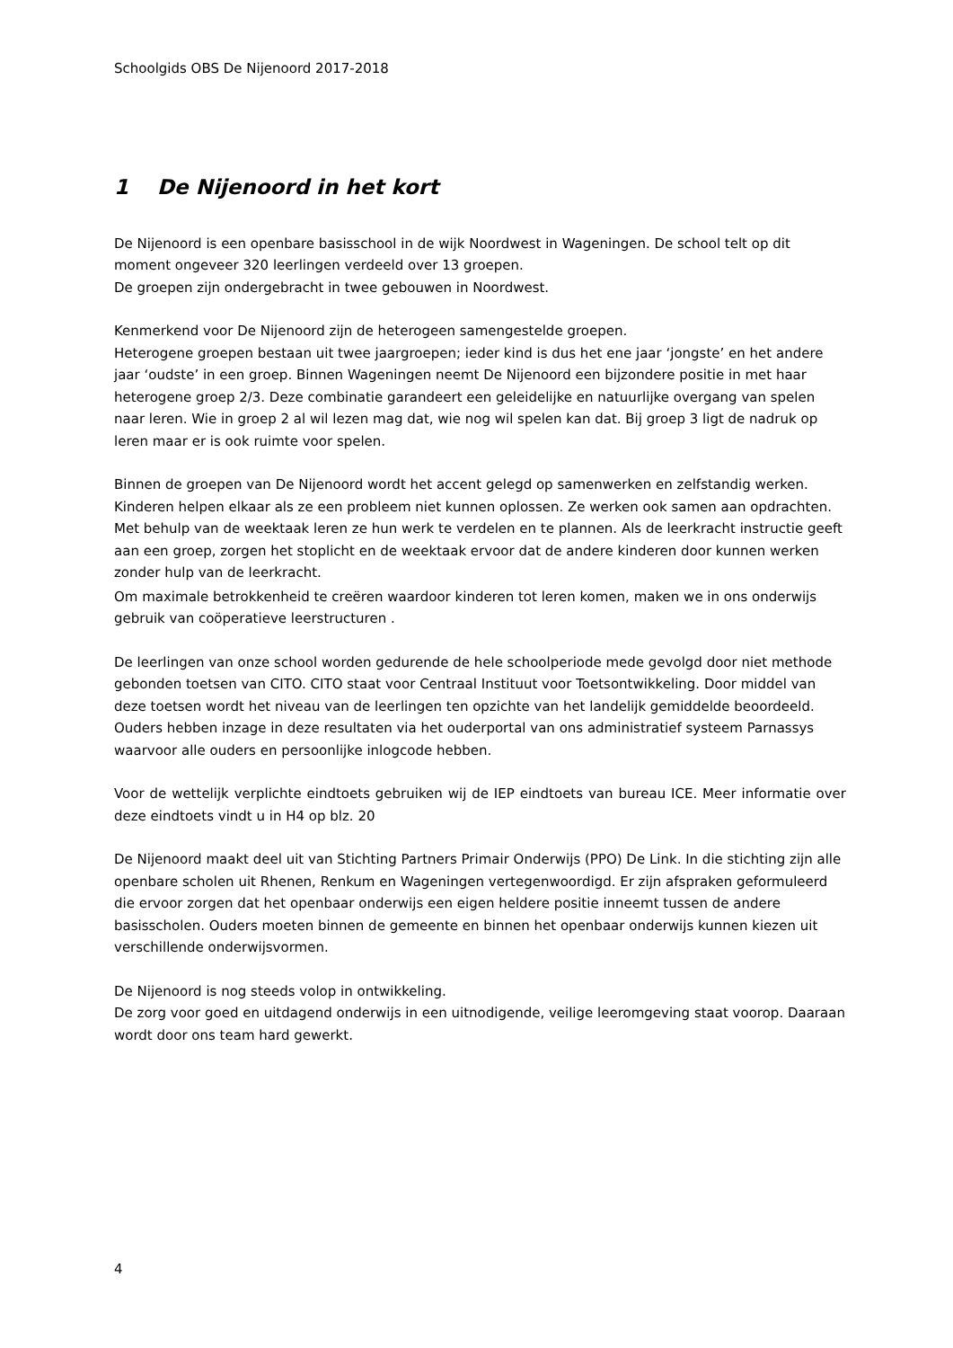Schoolgids OBS De Nijenoord 2017-2018
1 De Nijenoord in het kort
De Nijenoord is een openbare basisschool in de wijk Noordwest in Wageningen. De school telt op dit moment ongeveer 320 leerlingen verdeeld over 13 groepen.
De groepen zijn ondergebracht in twee gebouwen in Noordwest.
Kenmerkend voor De Nijenoord zijn de heterogeen samengestelde groepen.
Heterogene groepen bestaan uit twee jaargroepen; ieder kind is dus het ene jaar ‘jongste’ en het andere jaar ‘oudste’ in een groep. Binnen Wageningen neemt De Nijenoord een bijzondere positie in met haar heterogene groep 2/3. Deze combinatie garandeert een geleidelijke en natuurlijke overgang van spelen naar leren. Wie in groep 2 al wil lezen mag dat, wie nog wil spelen kan dat. Bij groep 3 ligt de nadruk op leren maar er is ook ruimte voor spelen.
Binnen de groepen van De Nijenoord wordt het accent gelegd op samenwerken en zelfstandig werken. Kinderen helpen elkaar als ze een probleem niet kunnen oplossen. Ze werken ook samen aan opdrachten. Met behulp van de weektaak leren ze hun werk te verdelen en te plannen. Als de leerkracht instructie geeft aan een groep, zorgen het stoplicht en de weektaak ervoor dat de andere kinderen door kunnen werken zonder hulp van de leerkracht.
Om maximale betrokkenheid te creëren waardoor kinderen tot leren komen, maken we in ons onderwijs gebruik van coöperatieve leerstructuren .
De leerlingen van onze school worden gedurende de hele schoolperiode mede gevolgd door niet methode gebonden toetsen van CITO. CITO staat voor Centraal Instituut voor Toetsontwikkeling. Door middel van deze toetsen wordt het niveau van de leerlingen ten opzichte van het landelijk gemiddelde beoordeeld. Ouders hebben inzage in deze resultaten via het ouderportal van ons administratief systeem Parnassys waarvoor alle ouders en persoonlijke inlogcode hebben.
Voor de wettelijk verplichte eindtoets gebruiken wij de IEP eindtoets van bureau ICE. Meer informatie over deze eindtoets vindt u in H4 op blz. 20
De Nijenoord maakt deel uit van Stichting Partners Primair Onderwijs (PPO) De Link. In die stichting zijn alle openbare scholen uit Rhenen, Renkum en Wageningen vertegenwoordigd. Er zijn afspraken geformuleerd die ervoor zorgen dat het openbaar onderwijs een eigen heldere positie inneemt tussen de andere basisscholen. Ouders moeten binnen de gemeente en binnen het openbaar onderwijs kunnen kiezen uit verschillende onderwijsvormen.
De Nijenoord is nog steeds volop in ontwikkeling.
De zorg voor goed en uitdagend onderwijs in een uitnodigende, veilige leeromgeving staat voorop. Daaraan wordt door ons team hard gewerkt.
4